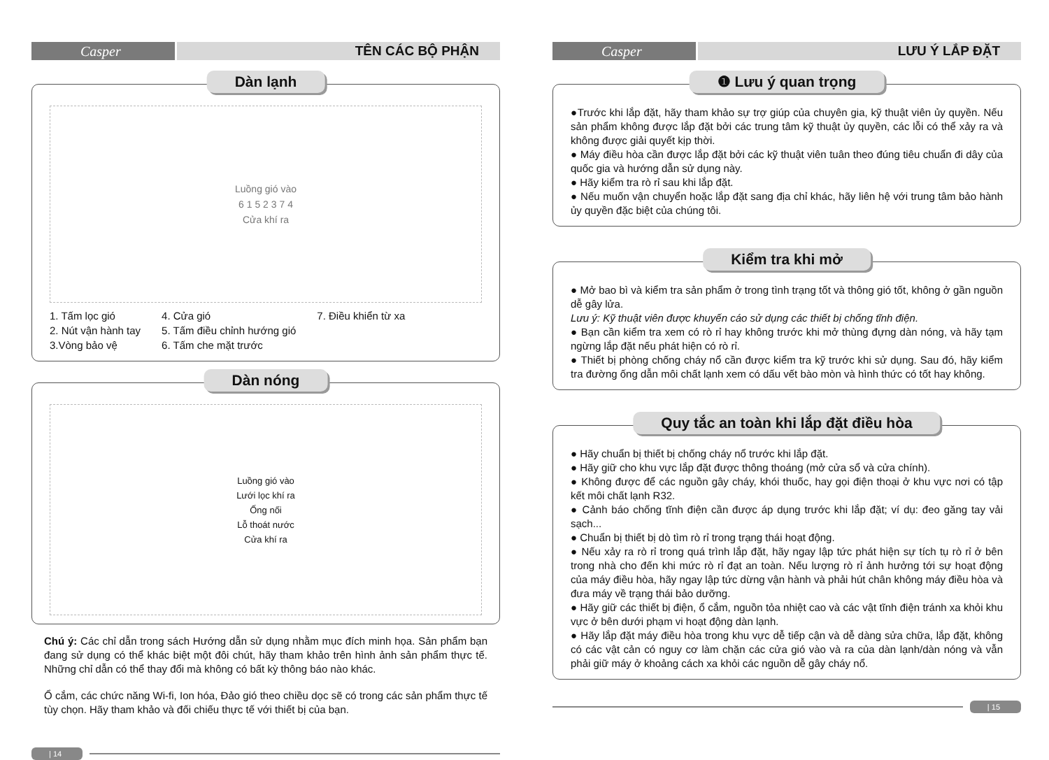Casper TÊN CÁC BỘ PHẬN
Dàn lạnh
Luồng gió vào
6 1 5 2 3 7 4
Cửa khí ra
1. Tấm lọc gió
2. Nút vận hành tay
3.Vòng bảo vệ
4. Cửa gió
5. Tấm điều chỉnh hướng gió
6. Tấm che mặt trước
7. Điều khiển từ xa
Dàn nóng
Luồng gió vào
Lưới lọc khí ra
Ống nối
Lỗ thoát nước
Cửa khí ra
Chú ý: Các chỉ dẫn trong sách Hướng dẫn sử dụng nhằm mục đích minh họa. Sản phẩm bạn đang sử dụng có thể khác biệt một đôi chút, hãy tham khảo trên hình ảnh sản phẩm thực tế. Những chỉ dẫn có thể thay đổi mà không có bất kỳ thông báo nào khác.
Ổ cắm, các chức năng Wi-fi, Ion hóa, Đảo gió theo chiều dọc sẽ có trong các sản phẩm thực tế tùy chọn. Hãy tham khảo và đối chiếu thực tế với thiết bị của bạn.
| 14
Casper LƯU Ý LẮP ĐẶT
❶ Lưu ý quan trọng
●Trước khi lắp đặt, hãy tham khảo sự trợ giúp của chuyên gia, kỹ thuật viên ủy quyền. Nếu sản phẩm không được lắp đặt bởi các trung tâm kỹ thuật ủy quyền, các lỗi có thể xảy ra và không được giải quyết kịp thời.
● Máy điều hòa cần được lắp đặt bởi các kỹ thuật viên tuân theo đúng tiêu chuẩn đi dây của quốc gia và hướng dẫn sử dụng này.
● Hãy kiểm tra rò rỉ sau khi lắp đặt.
● Nếu muốn vận chuyển hoặc lắp đặt sang địa chỉ khác, hãy liên hệ với trung tâm bảo hành ủy quyền đặc biệt của chúng tôi.
Kiểm tra khi mở
● Mở bao bì và kiểm tra sản phẩm ở trong tình trạng tốt và thông gió tốt, không ở gần nguồn dễ gây lửa.
Lưu ý: Kỹ thuật viên được khuyến cáo sử dụng các thiết bị chống tĩnh điện.
● Bạn cần kiểm tra xem có rò rỉ hay không trước khi mở thùng đựng dàn nóng, và hãy tạm ngừng lắp đặt nếu phát hiện có rò rỉ.
● Thiết bị phòng chống cháy nổ cần được kiểm tra kỹ trước khi sử dụng. Sau đó, hãy kiểm tra đường ống dẫn môi chất lạnh xem có dấu vết bào mòn và hình thức có tốt hay không.
Quy tắc an toàn khi lắp đặt điều hòa
● Hãy chuẩn bị thiết bị chống cháy nổ trước khi lắp đặt.
● Hãy giữ cho khu vực lắp đặt được thông thoáng (mở cửa sổ và cửa chính).
● Không được để các nguồn gây cháy, khói thuốc, hay gọi điện thoại ở khu vực nơi có tập kết môi chất lạnh R32.
● Cảnh báo chống tĩnh điện cần được áp dụng trước khi lắp đặt; ví dụ: đeo găng tay vải sạch...
● Chuẩn bị thiết bị dò tìm rò rỉ trong trạng thái hoạt động.
● Nếu xảy ra rò rỉ trong quá trình lắp đặt, hãy ngay lập tức phát hiện sự tích tụ rò rỉ ở bên trong nhà cho đến khi mức rò rỉ đạt an toàn. Nếu lượng rò rỉ ảnh hưởng tới sự hoạt động của máy điều hòa, hãy ngay lập tức dừng vận hành và phải hút chân không máy điều hòa và đưa máy về trạng thái bảo dưỡng.
● Hãy giữ các thiết bị điện, ổ cắm, nguồn tỏa nhiệt cao và các vật tĩnh điện tránh xa khỏi khu vực ở bên dưới phạm vi hoạt động dàn lạnh.
● Hãy lắp đặt máy điều hòa trong khu vực dễ tiếp cận và dễ dàng sửa chữa, lắp đặt, không có các vật cản có nguy cơ làm chặn các cửa gió vào và ra của dàn lạnh/dàn nóng và vẫn phải giữ máy ở khoảng cách xa khỏi các nguồn dễ gây cháy nổ.
| 15